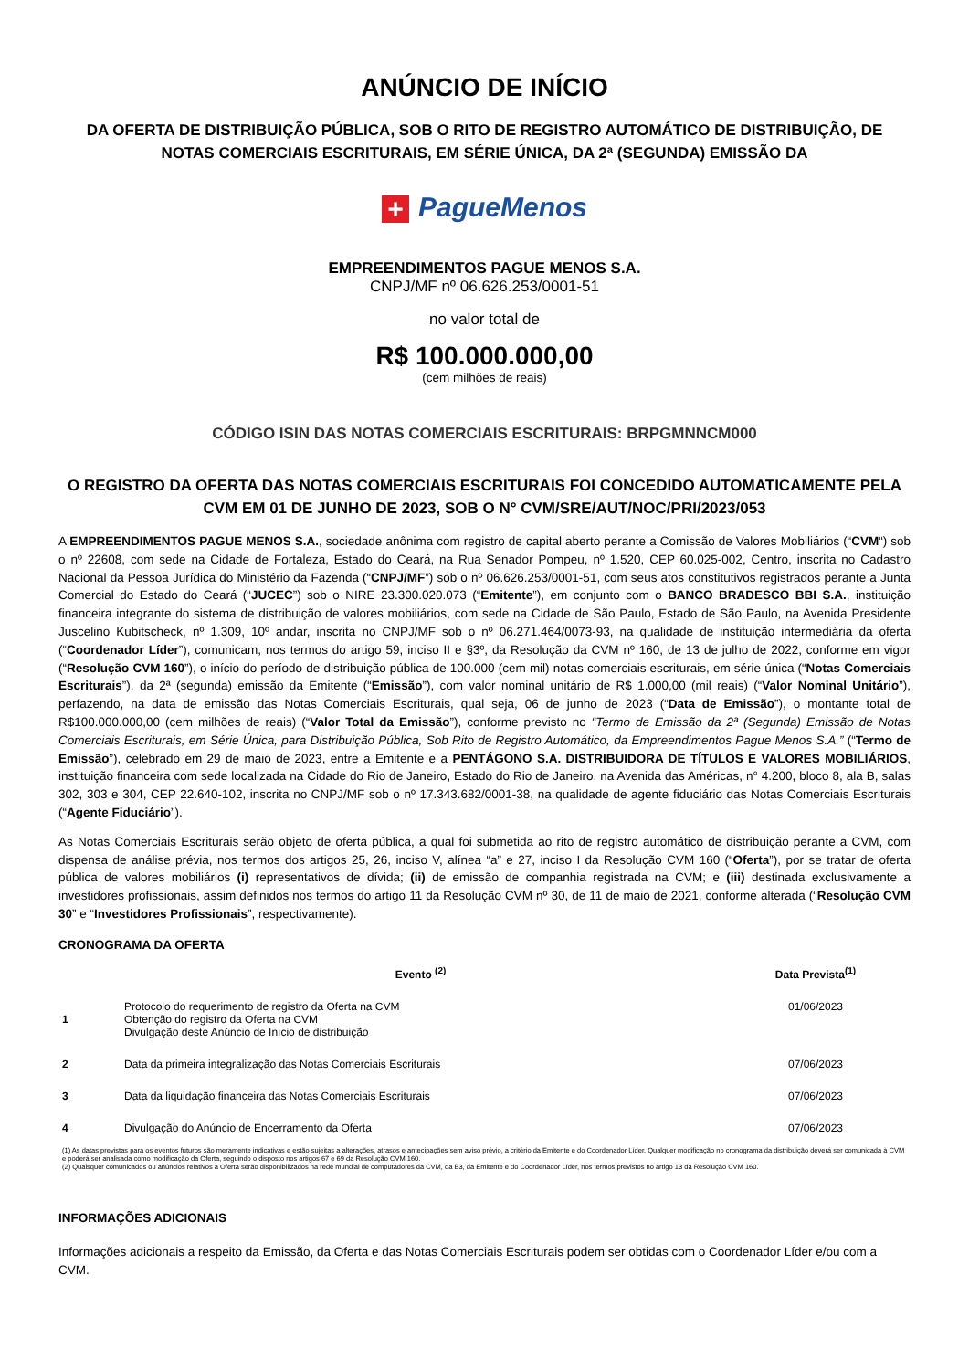ANÚNCIO DE INÍCIO
DA OFERTA DE DISTRIBUIÇÃO PÚBLICA, SOB O RITO DE REGISTRO AUTOMÁTICO DE DISTRIBUIÇÃO, DE NOTAS COMERCIAIS ESCRITURAIS, EM SÉRIE ÚNICA, DA 2ª (SEGUNDA) EMISSÃO DA
+ PagueMenos
EMPREENDIMENTOS PAGUE MENOS S.A.
CNPJ/MF nº 06.626.253/0001-51
no valor total de
R$ 100.000.000,00
(cem milhões de reais)
CÓDIGO ISIN DAS NOTAS COMERCIAIS ESCRITURAIS: BRPGMNNCM000
O REGISTRO DA OFERTA DAS NOTAS COMERCIAIS ESCRITURAIS FOI CONCEDIDO AUTOMATICAMENTE PELA CVM EM 01 DE JUNHO DE 2023, SOB O N° CVM/SRE/AUT/NOC/PRI/2023/053
A EMPREENDIMENTOS PAGUE MENOS S.A., sociedade anônima com registro de capital aberto perante a Comissão de Valores Mobiliários (“CVM“) sob o nº 22608, com sede na Cidade de Fortaleza, Estado do Ceará, na Rua Senador Pompeu, nº 1.520, CEP 60.025-002, Centro, inscrita no Cadastro Nacional da Pessoa Jurídica do Ministério da Fazenda (“CNPJ/MF”) sob o nº 06.626.253/0001-51, com seus atos constitutivos registrados perante a Junta Comercial do Estado do Ceará (“JUCEC”) sob o NIRE 23.300.020.073 (“Emitente”), em conjunto com o BANCO BRADESCO BBI S.A., instituição financeira integrante do sistema de distribuição de valores mobiliários, com sede na Cidade de São Paulo, Estado de São Paulo, na Avenida Presidente Juscelino Kubitscheck, nº 1.309, 10º andar, inscrita no CNPJ/MF sob o nº 06.271.464/0073-93, na qualidade de instituição intermediária da oferta (“Coordenador Líder”), comunicam, nos termos do artigo 59, inciso II e §3º, da Resolução da CVM nº 160, de 13 de julho de 2022, conforme em vigor (“Resolução CVM 160”), o início do período de distribuição pública de 100.000 (cem mil) notas comerciais escriturais, em série única (“Notas Comerciais Escriturais”), da 2ª (segunda) emissão da Emitente (“Emissão”), com valor nominal unitário de R$ 1.000,00 (mil reais) (“Valor Nominal Unitário”), perfazendo, na data de emissão das Notas Comerciais Escriturais, qual seja, 06 de junho de 2023 (“Data de Emissão”), o montante total de R$100.000.000,00 (cem milhões de reais) (“Valor Total da Emissão”), conforme previsto no “Termo de Emissão da 2ª (Segunda) Emissão de Notas Comerciais Escriturais, em Série Única, para Distribuição Pública, Sob Rito de Registro Automático, da Empreendimentos Pague Menos S.A.” (“Termo de Emissão”), celebrado em 29 de maio de 2023, entre a Emitente e a PENTÁGONO S.A. DISTRIBUIDORA DE TÍTULOS E VALORES MOBILIÁRIOS, instituição financeira com sede localizada na Cidade do Rio de Janeiro, Estado do Rio de Janeiro, na Avenida das Américas, n° 4.200, bloco 8, ala B, salas 302, 303 e 304, CEP 22.640-102, inscrita no CNPJ/MF sob o nº 17.343.682/0001-38, na qualidade de agente fiduciário das Notas Comerciais Escriturais (“Agente Fiduciário”).
As Notas Comerciais Escriturais serão objeto de oferta pública, a qual foi submetida ao rito de registro automático de distribuição perante a CVM, com dispensa de análise prévia, nos termos dos artigos 25, 26, inciso V, alínea “a” e 27, inciso I da Resolução CVM 160 (“Oferta”), por se tratar de oferta pública de valores mobiliários (i) representativos de dívida; (ii) de emissão de companhia registrada na CVM; e (iii) destinada exclusivamente a investidores profissionais, assim definidos nos termos do artigo 11 da Resolução CVM nº 30, de 11 de maio de 2021, conforme alterada (“Resolução CVM 30” e “Investidores Profissionais”, respectivamente).
CRONOGRAMA DA OFERTA
| | Evento <sup>(2)</sup> | Data Prevista<sup>(1)</sup> |
| --- | --- | --- |
| 1 | Protocolo do requerimento de registro da Oferta na CVM Obtenção do registro da Oferta na CVM Divulgação deste Anúncio de Início de distribuição | 01/06/2023 |
| 2 | Data da primeira integralização das Notas Comerciais Escriturais | 07/06/2023 |
| 3 | Data da liquidação financeira das Notas Comerciais Escriturais | 07/06/2023 |
| 4 | Divulgação do Anúncio de Encerramento da Oferta | 07/06/2023 |
(1) As datas previstas para os eventos futuros são meramente indicativas e estão sujeitas a alterações, atrasos e antecipações sem aviso prévio, a critério da Emitente e do Coordenador Líder. Qualquer modificação no cronograma da distribuição deverá ser comunicada à CVM e poderá ser analisada como modificação da Oferta, seguindo o disposto nos artigos 67 e 69 da Resolução CVM 160.
(2) Quaisquer comunicados ou anúncios relativos à Oferta serão disponibilizados na rede mundial de computadores da CVM, da B3, da Emitente e do Coordenador Líder, nos termos previstos no artigo 13 da Resolução CVM 160.
INFORMAÇÕES ADICIONAIS
Informações adicionais a respeito da Emissão, da Oferta e das Notas Comerciais Escriturais podem ser obtidas com o Coordenador Líder e/ou com a CVM.